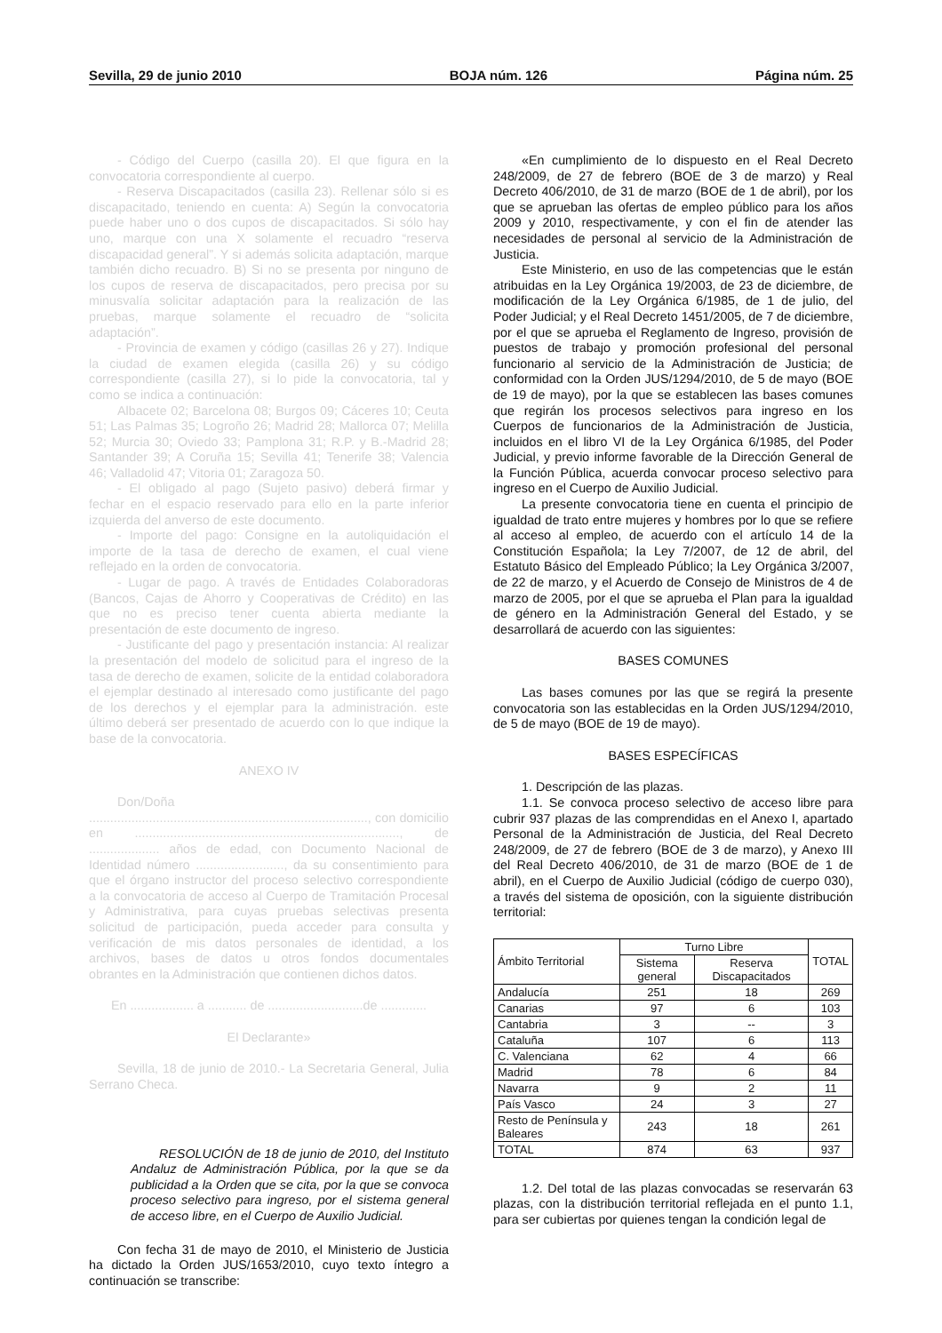Sevilla, 29 de junio 2010 BOJA núm. 126 Página núm. 25
- Código del Cuerpo (casilla 20). El que figura en la convocatoria correspondiente al cuerpo.
- Reserva Discapacitados (casilla 23). Rellenar sólo si es discapacitado, teniendo en cuenta: A) Según la convocatoria puede haber uno o dos cupos de discapacitados. Si sólo hay uno, marque con una X solamente el recuadro “reserva discapacidad general”. Y si además solicita adaptación, marque también dicho recuadro. B) Si no se presenta por ninguno de los cupos de reserva de discapacitados, pero precisa por su minusvalía solicitar adaptación para la realización de las pruebas, marque solamente el recuadro de “solicita adaptación”.
- Provincia de examen y código (casillas 26 y 27). Indique la ciudad de examen elegida (casilla 26) y su código correspondiente (casilla 27), si lo pide la convocatoria, tal y como se indica a continuación:
Albacete 02; Barcelona 08; Burgos 09; Cáceres 10; Ceuta 51; Las Palmas 35; Logroño 26; Madrid 28; Mallorca 07; Melilla 52; Murcia 30; Oviedo 33; Pamplona 31; R.P. y B.-Madrid 28; Santander 39; A Coruña 15; Sevilla 41; Tenerife 38; Valencia 46; Valladolid 47; Vitoria 01; Zaragoza 50.
- El obligado al pago (Sujeto pasivo) deberá firmar y fechar en el espacio reservado para ello en la parte inferior izquierda del anverso de este documento.
- Importe del pago: Consigne en la autoliquidación el importe de la tasa de derecho de examen, el cual viene reflejado en la orden de convocatoria.
- Lugar de pago. A través de Entidades Colaboradoras (Bancos, Cajas de Ahorro y Cooperativas de Crédito) en las que no es preciso tener cuenta abierta mediante la presentación de este documento de ingreso.
- Justificante del pago y presentación instancia: Al realizar la presentación del modelo de solicitud para el ingreso de la tasa de derecho de examen, solicite de la entidad colaboradora el ejemplar destinado al interesado como justificante del pago de los derechos y el ejemplar para la administración. este último deberá ser presentado de acuerdo con lo que indique la base de la convocatoria.
ANEXO IV
Don/Doña ..............................................................................., con domicilio en ..........................................................................., de .................... años de edad, con Documento Nacional de Identidad número ........................., da su consentimiento para que el órgano instructor del proceso selectivo correspondiente a la convocatoria de acceso al Cuerpo de Tramitación Procesal y Administrativa, para cuyas pruebas selectivas presenta solicitud de participación, pueda acceder para consulta y verificación de mis datos personales de identidad, a los archivos, bases de datos u otros fondos documentales obrantes en la Administración que contienen dichos datos.
En .................. a ........... de ...........................de .............
El Declarante»
Sevilla, 18 de junio de 2010.- La Secretaria General, Julia Serrano Checa.
RESOLUCIÓN de 18 de junio de 2010, del Instituto Andaluz de Administración Pública, por la que se da publicidad a la Orden que se cita, por la que se convoca proceso selectivo para ingreso, por el sistema general de acceso libre, en el Cuerpo de Auxilio Judicial.
Con fecha 31 de mayo de 2010, el Ministerio de Justicia ha dictado la Orden JUS/1653/2010, cuyo texto íntegro a continuación se transcribe:
«En cumplimiento de lo dispuesto en el Real Decreto 248/2009, de 27 de febrero (BOE de 3 de marzo) y Real Decreto 406/2010, de 31 de marzo (BOE de 1 de abril), por los que se aprueban las ofertas de empleo público para los años 2009 y 2010, respectivamente, y con el fin de atender las necesidades de personal al servicio de la Administración de Justicia.
Este Ministerio, en uso de las competencias que le están atribuidas en la Ley Orgánica 19/2003, de 23 de diciembre, de modificación de la Ley Orgánica 6/1985, de 1 de julio, del Poder Judicial; y el Real Decreto 1451/2005, de 7 de diciembre, por el que se aprueba el Reglamento de Ingreso, provisión de puestos de trabajo y promoción profesional del personal funcionario al servicio de la Administración de Justicia; de conformidad con la Orden JUS/1294/2010, de 5 de mayo (BOE de 19 de mayo), por la que se establecen las bases comunes que regirán los procesos selectivos para ingreso en los Cuerpos de funcionarios de la Administración de Justicia, incluidos en el libro VI de la Ley Orgánica 6/1985, del Poder Judicial, y previo informe favorable de la Dirección General de la Función Pública, acuerda convocar proceso selectivo para ingreso en el Cuerpo de Auxilio Judicial.
La presente convocatoria tiene en cuenta el principio de igualdad de trato entre mujeres y hombres por lo que se refiere al acceso al empleo, de acuerdo con el artículo 14 de la Constitución Española; la Ley 7/2007, de 12 de abril, del Estatuto Básico del Empleado Público; la Ley Orgánica 3/2007, de 22 de marzo, y el Acuerdo de Consejo de Ministros de 4 de marzo de 2005, por el que se aprueba el Plan para la igualdad de género en la Administración General del Estado, y se desarrollará de acuerdo con las siguientes:
BASES COMUNES
Las bases comunes por las que se regirá la presente convocatoria son las establecidas en la Orden JUS/1294/2010, de 5 de mayo (BOE de 19 de mayo).
BASES ESPECÍFICAS
1. Descripción de las plazas.
1.1. Se convoca proceso selectivo de acceso libre para cubrir 937 plazas de las comprendidas en el Anexo I, apartado Personal de la Administración de Justicia, del Real Decreto 248/2009, de 27 de febrero (BOE de 3 de marzo), y Anexo III del Real Decreto 406/2010, de 31 de marzo (BOE de 1 de abril), en el Cuerpo de Auxilio Judicial (código de cuerpo 030), a través del sistema de oposición, con la siguiente distribución territorial:
| Ámbito Territorial | Turno Libre | | TOTAL |
| --- | --- | --- | --- |
| | Sistema general | Reserva Discapacitados | |
| Andalucía | 251 | 18 | 269 |
| Canarias | 97 | 6 | 103 |
| Cantabria | 3 | -- | 3 |
| Cataluña | 107 | 6 | 113 |
| C. Valenciana | 62 | 4 | 66 |
| Madrid | 78 | 6 | 84 |
| Navarra | 9 | 2 | 11 |
| País Vasco | 24 | 3 | 27 |
| Resto de Península y Baleares | 243 | 18 | 261 |
| TOTAL | 874 | 63 | 937 |
1.2. Del total de las plazas convocadas se reservarán 63 plazas, con la distribución territorial reflejada en el punto 1.1, para ser cubiertas por quienes tengan la condición legal de